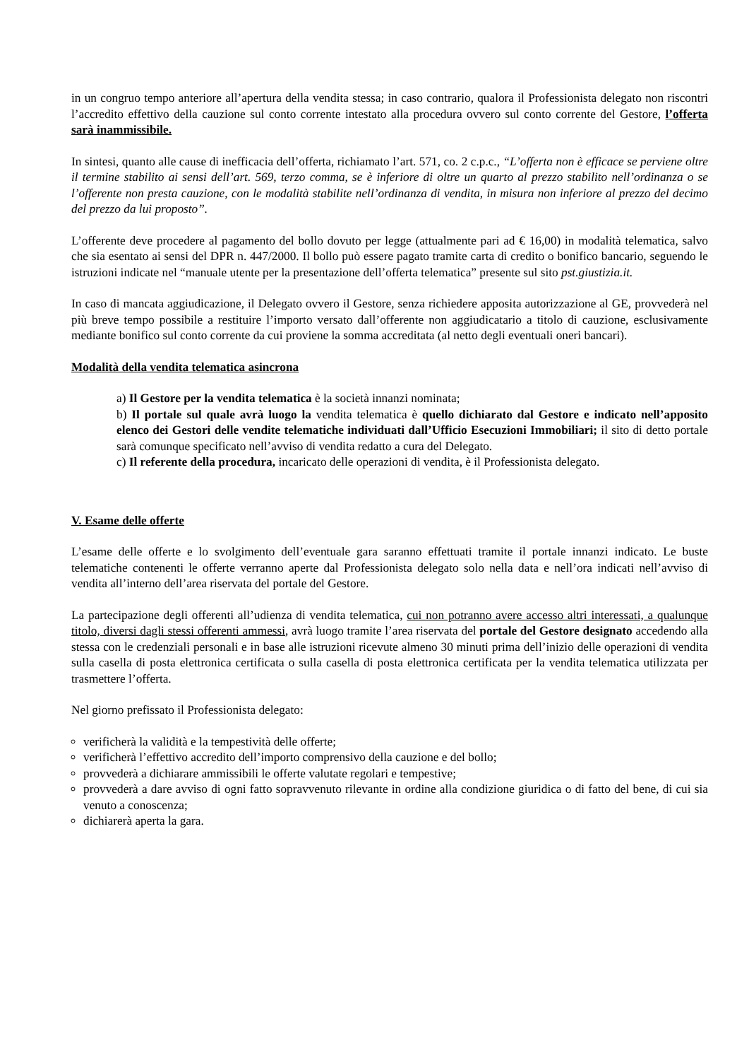in un congruo tempo anteriore all’apertura della vendita stessa; in caso contrario, qualora il Professionista delegato non riscontri l’accredito effettivo della cauzione sul conto corrente intestato alla procedura ovvero sul conto corrente del Gestore, l’offerta sarà inammissibile.
In sintesi, quanto alle cause di inefficacia dell’offerta, richiamato l’art. 571, co. 2 c.p.c., “L’offerta non è efficace se perviene oltre il termine stabilito ai sensi dell’art. 569, terzo comma, se è inferiore di oltre un quarto al prezzo stabilito nell’ordinanza o se l’offerente non presta cauzione, con le modalità stabilite nell’ordinanza di vendita, in misura non inferiore al prezzo del decimo del prezzo da lui proposto”.
L’offerente deve procedere al pagamento del bollo dovuto per legge (attualmente pari ad € 16,00) in modalità telematica, salvo che sia esentato ai sensi del DPR n. 447/2000. Il bollo può essere pagato tramite carta di credito o bonifico bancario, seguendo le istruzioni indicate nel “manuale utente per la presentazione dell’offerta telematica” presente sul sito pst.giustizia.it.
In caso di mancata aggiudicazione, il Delegato ovvero il Gestore, senza richiedere apposita autorizzazione al GE, provvederà nel più breve tempo possibile a restituire l’importo versato dall’offerente non aggiudicatario a titolo di cauzione, esclusivamente mediante bonifico sul conto corrente da cui proviene la somma accreditata (al netto degli eventuali oneri bancari).
Modalità della vendita telematica asincrona
a) Il Gestore per la vendita telematica è la società innanzi nominata;
b) Il portale sul quale avrà luogo la vendita telematica è quello dichiarato dal Gestore e indicato nell’apposito elenco dei Gestori delle vendite telematiche individuati dall’Ufficio Esecuzioni Immobiliari; il sito di detto portale sarà comunque specificato nell’avviso di vendita redatto a cura del Delegato.
c) Il referente della procedura, incaricato delle operazioni di vendita, è il Professionista delegato.
V. Esame delle offerte
L’esame delle offerte e lo svolgimento dell’eventuale gara saranno effettuati tramite il portale innanzi indicato. Le buste telematiche contenenti le offerte verranno aperte dal Professionista delegato solo nella data e nell’ora indicati nell’avviso di vendita all’interno dell’area riservata del portale del Gestore.
La partecipazione degli offerenti all’udienza di vendita telematica, cui non potranno avere accesso altri interessati, a qualunque titolo, diversi dagli stessi offerenti ammessi, avrà luogo tramite l’area riservata del portale del Gestore designato accedendo alla stessa con le credenziali personali e in base alle istruzioni ricevute almeno 30 minuti prima dell’inizio delle operazioni di vendita sulla casella di posta elettronica certificata o sulla casella di posta elettronica certificata per la vendita telematica utilizzata per trasmettere l’offerta.
Nel giorno prefissato il Professionista delegato:
verificherà la validità e la tempestività delle offerte;
verificherà l’effettivo accredito dell’importo comprensivo della cauzione e del bollo;
provvederà a dichiarare ammissibili le offerte valutate regolari e tempestive;
provvederà a dare avviso di ogni fatto sopravvenuto rilevante in ordine alla condizione giuridica o di fatto del bene, di cui sia venuto a conoscenza;
dichiarerà aperta la gara.